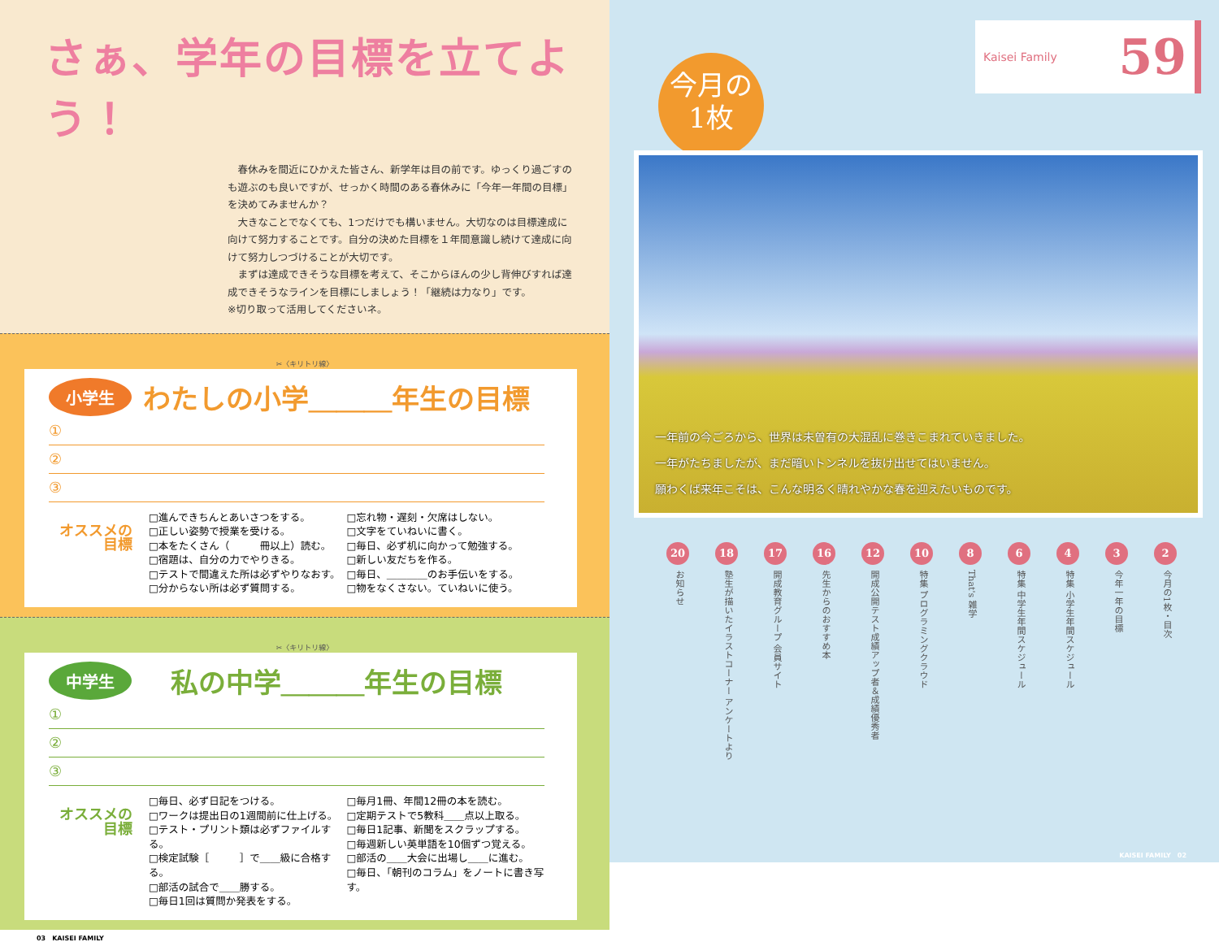さぁ、学年の目標を立てよう！
　春休みを間近にひかえた皆さん、新学年は目の前です。ゆっくり過ごすのも遊ぶのも良いですが、せっかく時間のある春休みに「今年一年間の目標」を決めてみませんか？
　大きなことでなくても、1つだけでも構いません。大切なのは目標達成に向けて努力することです。自分の決めた目標を１年間意識し続けて達成に向けて努力しつづけることが大切です。
　まずは達成できそうな目標を考えて、そこからほんの少し背伸びすれば達成できそうなラインを目標にしましょう！「継続は力なり」です。
※切り取って活用してくださいネ。
✂〈キリトリ線〉
小学生 わたしの小学＿＿＿年生の目標
①
②
③
オススメの
目標
□進んできちんとあいさつをする。
□正しい姿勢で授業を受ける。
□本をたくさん（　　　冊以上）読む。
□宿題は、自分の力でやりきる。
□テストで間違えた所は必ずやりなおす。
□分からない所は必ず質問する。
□忘れ物・遅刻・欠席はしない。
□文字をていねいに書く。
□毎日、必ず机に向かって勉強する。
□新しい友だちを作る。
□毎日、＿＿＿＿のお手伝いをする。
□物をなくさない。ていねいに使う。
✂〈キリトリ線〉
中学生　私の中学＿＿＿年生の目標
①
②
③
オススメの
目標
□毎日、必ず日記をつける。
□ワークは提出日の1週間前に仕上げる。
□テスト・プリント類は必ずファイルする。
□検定試験［　　　］で＿＿級に合格する。
□部活の試合で＿＿勝する。
□毎日1回は質問か発表をする。
□毎月1冊、年間12冊の本を読む。
□定期テストで5教科＿＿点以上取る。
□毎日1記事、新聞をスクラップする。
□毎週新しい英単語を10個ずつ覚える。
□部活の＿＿大会に出場し＿＿に進む。
□毎日、「朝刊のコラム」をノートに書き写す。
03　KAISEI FAMILY
Kaisei Family 59
今月の
1枚
一年前の今ごろから、世界は未曽有の大混乱に巻きこまれていきました。
一年がたちましたが、まだ暗いトンネルを抜け出せてはいません。
願わくば来年こそは、こんな明るく晴れやかな春を迎えたいものです。
2
今月の1枚・目次
3
今年一年の目標
4
特集 小学生年間スケジュール
6
特集 中学生年間スケジュール
8
That's 雑学
10
特集 プログラミングクラウド
12
開成公開テスト成績アップ者＆成績優秀者
16
先生からのおすすめ本
17
開成教育グループ 会員サイト
18
塾生が描いたイラストコーナー アンケートより
20
お知らせ
KAISEI FAMILY　02